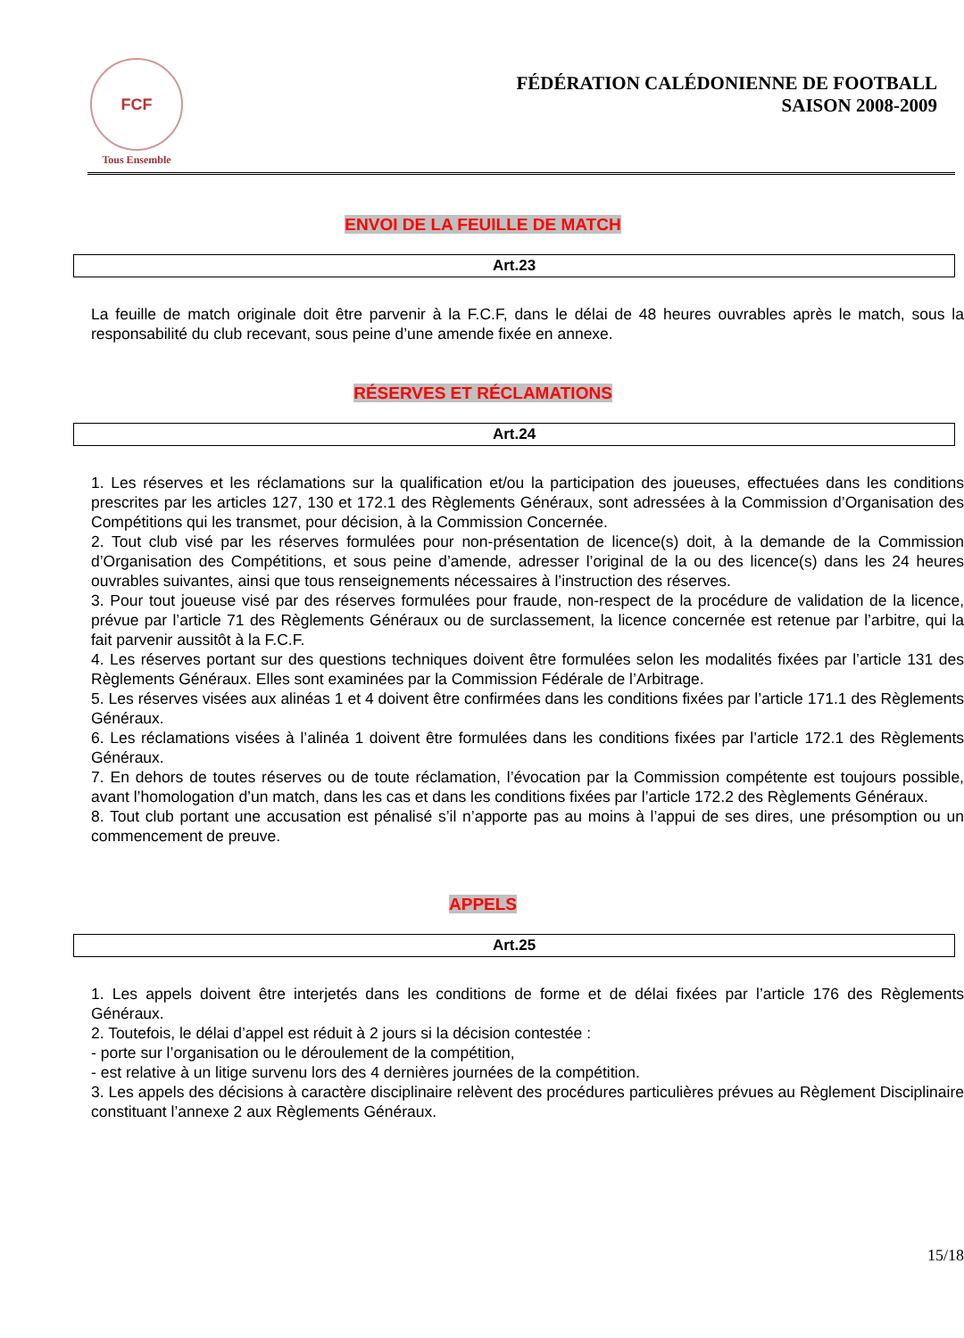FCF
Tous Ensemble
FÉDÉRATION CALÉDONIENNE DE FOOTBALL
SAISON 2008-2009
ENVOI DE LA FEUILLE DE MATCH
Art.23
La feuille de match originale doit être parvenir à la F.C.F, dans le délai de 48 heures ouvrables après le match, sous la responsabilité du club recevant, sous peine d’une amende fixée en annexe.
RÉSERVES ET RÉCLAMATIONS
Art.24
1. Les réserves et les réclamations sur la qualification et/ou la participation des joueuses, effectuées dans les conditions prescrites par les articles 127, 130 et 172.1 des Règlements Généraux, sont adressées à la Commission d’Organisation des Compétitions qui les transmet, pour décision, à la Commission Concernée.
2. Tout club visé par les réserves formulées pour non-présentation de licence(s) doit, à la demande de la Commission d’Organisation des Compétitions, et sous peine d’amende, adresser l’original de la ou des licence(s) dans les 24 heures ouvrables suivantes, ainsi que tous renseignements nécessaires à l’instruction des réserves.
3. Pour tout joueuse visé par des réserves formulées pour fraude, non-respect de la procédure de validation de la licence, prévue par l’article 71 des Règlements Généraux ou de surclassement, la licence concernée est retenue par l’arbitre, qui la fait parvenir aussitôt à la F.C.F.
4. Les réserves portant sur des questions techniques doivent être formulées selon les modalités fixées par l’article 131 des Règlements Généraux. Elles sont examinées par la Commission Fédérale de l’Arbitrage.
5. Les réserves visées aux alinéas 1 et 4 doivent être confirmées dans les conditions fixées par l’article 171.1 des Règlements Généraux.
6. Les réclamations visées à l’alinéa 1 doivent être formulées dans les conditions fixées par l’article 172.1 des Règlements Généraux.
7. En dehors de toutes réserves ou de toute réclamation, l’évocation par la Commission compétente est toujours possible, avant l’homologation d’un match, dans les cas et dans les conditions fixées par l’article 172.2 des Règlements Généraux.
8. Tout club portant une accusation est pénalisé s’il n’apporte pas au moins à l’appui de ses dires, une présomption ou un commencement de preuve.
APPELS
Art.25
1. Les appels doivent être interjetés dans les conditions de forme et de délai fixées par l’article 176 des Règlements Généraux.
2. Toutefois, le délai d’appel est réduit à 2 jours si la décision contestée :
- porte sur l’organisation ou le déroulement de la compétition,
- est relative à un litige survenu lors des 4 dernières journées de la compétition.
3. Les appels des décisions à caractère disciplinaire relèvent des procédures particulières prévues au Règlement Disciplinaire constituant l’annexe 2 aux Règlements Généraux.
15/18